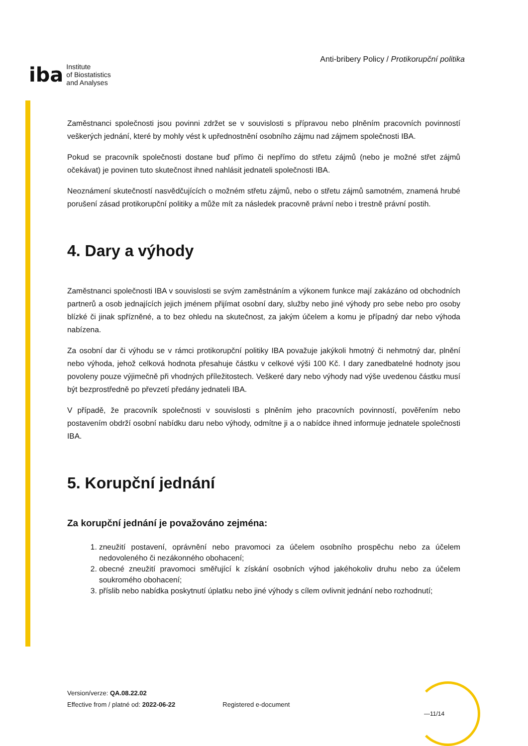iba Institute
of Biostatistics
and Analyses
Anti-bribery Policy / Protikorupční politika
Zaměstnanci společnosti jsou povinni zdržet se v souvislosti s přípravou nebo plněním pracovních povinností veškerých jednání, které by mohly vést k upřednostnění osobního zájmu nad zájmem společnosti IBA.
Pokud se pracovník společnosti dostane buď přímo či nepřímo do střetu zájmů (nebo je možné střet zájmů očekávat) je povinen tuto skutečnost ihned nahlásit jednateli společnosti IBA.
Neoznámení skutečností nasvědčujících o možném střetu zájmů, nebo o střetu zájmů samotném, znamená hrubé porušení zásad protikorupční politiky a může mít za následek pracovně právní nebo i trestně právní postih.
4. Dary a výhody
Zaměstnanci společnosti IBA v souvislosti se svým zaměstnáním a výkonem funkce mají zakázáno od obchodních partnerů a osob jednajících jejich jménem přijímat osobní dary, služby nebo jiné výhody pro sebe nebo pro osoby blízké či jinak spřízněné, a to bez ohledu na skutečnost, za jakým účelem a komu je případný dar nebo výhoda nabízena.
Za osobní dar či výhodu se v rámci protikorupční politiky IBA považuje jakýkoli hmotný či nehmotný dar, plnění nebo výhoda, jehož celková hodnota přesahuje částku v celkové výši 100 Kč. I dary zanedbatelné hodnoty jsou povoleny pouze výjimečně při vhodných příležitostech. Veškeré dary nebo výhody nad výše uvedenou částku musí být bezprostředně po převzetí předány jednateli IBA.
V případě, že pracovník společnosti v souvislosti s plněním jeho pracovních povinností, pověřením nebo postavením obdrží osobní nabídku daru nebo výhody, odmítne ji a o nabídce ihned informuje jednatele společnosti IBA.
5. Korupční jednání
Za korupční jednání je považováno zejména:
1. zneužití postavení, oprávnění nebo pravomoci za účelem osobního prospěchu nebo za účelem nedovoleného či nezákonného obohacení;
2. obecné zneužití pravomoci směřující k získání osobních výhod jakéhokoliv druhu nebo za účelem soukromého obohacení;
3. příslib nebo nabídka poskytnutí úplatku nebo jiné výhody s cílem ovlivnit jednání nebo rozhodnutí;
Version/verze: QA.08.22.02
Effective from / platné od: 2022-06-22
Registered e-document
—11/14